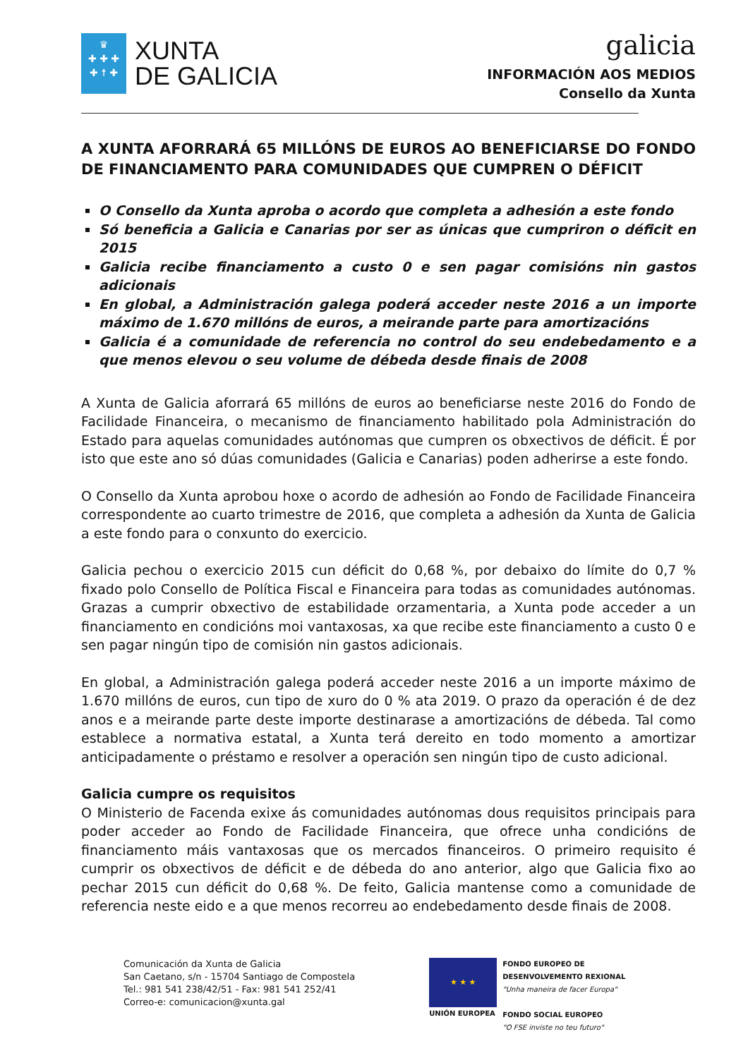♛
✚ ✚ ✚
✚ ☨ ✚
XUNTA
DE GALICIA
galicia
INFORMACIÓN AOS MEDIOS
Consello da Xunta
A XUNTA AFORRARÁ 65 MILLÓNS DE EUROS AO BENEFICIARSE DO FONDO DE FINANCIAMENTO PARA COMUNIDADES QUE CUMPREN O DÉFICIT
O Consello da Xunta aproba o acordo que completa a adhesión a este fondo
Só beneficia a Galicia e Canarias por ser as únicas que cumpriron o déficit en 2015
Galicia recibe financiamento a custo 0 e sen pagar comisións nin gastos adicionais
En global, a Administración galega poderá acceder neste 2016 a un importe máximo de 1.670 millóns de euros, a meirande parte para amortizacións
Galicia é a comunidade de referencia no control do seu endebedamento e a que menos elevou o seu volume de débeda desde finais de 2008
A Xunta de Galicia aforrará 65 millóns de euros ao beneficiarse neste 2016 do Fondo de Facilidade Financeira, o mecanismo de financiamento habilitado pola Administración do Estado para aquelas comunidades autónomas que cumpren os obxectivos de déficit. É por isto que este ano só dúas comunidades (Galicia e Canarias) poden adherirse a este fondo.
O Consello da Xunta aprobou hoxe o acordo de adhesión ao Fondo de Facilidade Financeira correspondente ao cuarto trimestre de 2016, que completa a adhesión da Xunta de Galicia a este fondo para o conxunto do exercicio.
Galicia pechou o exercicio 2015 cun déficit do 0,68 %, por debaixo do límite do 0,7 % fixado polo Consello de Política Fiscal e Financeira para todas as comunidades autónomas. Grazas a cumprir obxectivo de estabilidade orzamentaria, a Xunta pode acceder a un financiamento en condicións moi vantaxosas, xa que recibe este financiamento a custo 0 e sen pagar ningún tipo de comisión nin gastos adicionais.
En global, a Administración galega poderá acceder neste 2016 a un importe máximo de 1.670 millóns de euros, cun tipo de xuro do 0 % ata 2019. O prazo da operación é de dez anos e a meirande parte deste importe destinarase a amortizacións de débeda. Tal como establece a normativa estatal, a Xunta terá dereito en todo momento a amortizar anticipadamente o préstamo e resolver a operación sen ningún tipo de custo adicional.
Galicia cumpre os requisitos
O Ministerio de Facenda exixe ás comunidades autónomas dous requisitos principais para poder acceder ao Fondo de Facilidade Financeira, que ofrece unha condicións de financiamento máis vantaxosas que os mercados financeiros. O primeiro requisito é cumprir os obxectivos de déficit e de débeda do ano anterior, algo que Galicia fixo ao pechar 2015 cun déficit do 0,68 %. De feito, Galicia mantense como a comunidade de referencia neste eido e a que menos recorreu ao endebedamento desde finais de 2008.
Comunicación da Xunta de Galicia
San Caetano, s/n - 15704 Santiago de Compostela
Tel.: 981 541 238/42/51 - Fax: 981 541 252/41
Correo-e: comunicacion@xunta.gal
★ ★ ★
UNIÓN EUROPEA
FONDO EUROPEO DE
DESENVOLVEMENTO REXIONAL
"Unha maneira de facer Europa"
FONDO SOCIAL EUROPEO
"O FSE inviste no teu futuro"